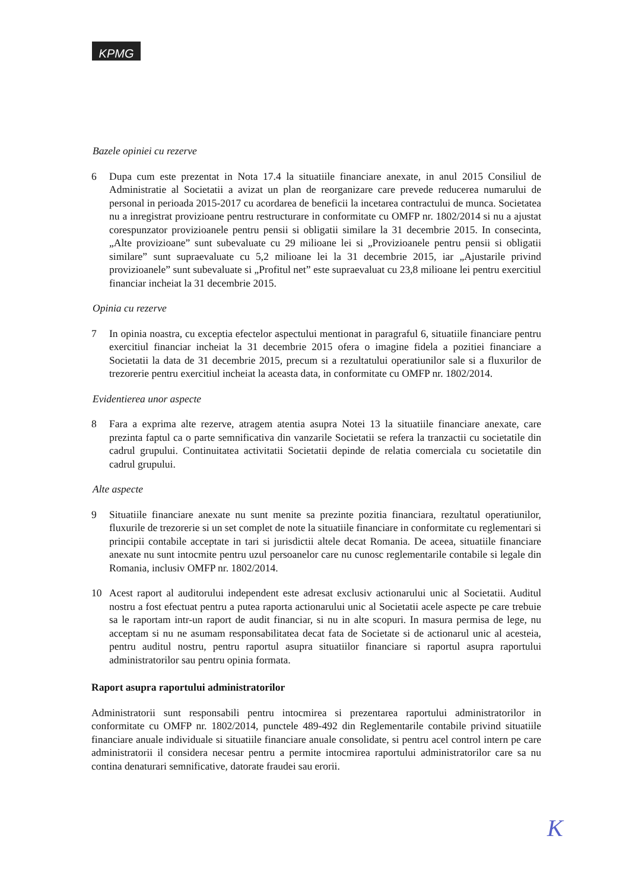KPMG
Bazele opiniei cu rezerve
6 Dupa cum este prezentat in Nota 17.4 la situatiile financiare anexate, in anul 2015 Consiliul de Administratie al Societatii a avizat un plan de reorganizare care prevede reducerea numarului de personal in perioada 2015-2017 cu acordarea de beneficii la incetarea contractului de munca. Societatea nu a inregistrat provizioane pentru restructurare in conformitate cu OMFP nr. 1802/2014 si nu a ajustat corespunzator provizioanele pentru pensii si obligatii similare la 31 decembrie 2015. In consecinta, „Alte provizioane” sunt subevaluate cu 29 milioane lei si „Provizioanele pentru pensii si obligatii similare” sunt supraevaluate cu 5,2 milioane lei la 31 decembrie 2015, iar „Ajustarile privind provizioanele” sunt subevaluate si „Profitul net” este supraevaluat cu 23,8 milioane lei pentru exercitiul financiar incheiat la 31 decembrie 2015.
Opinia cu rezerve
7 In opinia noastra, cu exceptia efectelor aspectului mentionat in paragraful 6, situatiile financiare pentru exercitiul financiar incheiat la 31 decembrie 2015 ofera o imagine fidela a pozitiei financiare a Societatii la data de 31 decembrie 2015, precum si a rezultatului operatiunilor sale si a fluxurilor de trezorerie pentru exercitiul incheiat la aceasta data, in conformitate cu OMFP nr. 1802/2014.
Evidentierea unor aspecte
8 Fara a exprima alte rezerve, atragem atentia asupra Notei 13 la situatiile financiare anexate, care prezinta faptul ca o parte semnificativa din vanzarile Societatii se refera la tranzactii cu societatile din cadrul grupului. Continuitatea activitatii Societatii depinde de relatia comerciala cu societatile din cadrul grupului.
Alte aspecte
9 Situatiile financiare anexate nu sunt menite sa prezinte pozitia financiara, rezultatul operatiunilor, fluxurile de trezorerie si un set complet de note la situatiile financiare in conformitate cu reglementari si principii contabile acceptate in tari si jurisdictii altele decat Romania. De aceea, situatiile financiare anexate nu sunt intocmite pentru uzul persoanelor care nu cunosc reglementarile contabile si legale din Romania, inclusiv OMFP nr. 1802/2014.
10 Acest raport al auditorului independent este adresat exclusiv actionarului unic al Societatii. Auditul nostru a fost efectuat pentru a putea raporta actionarului unic al Societatii acele aspecte pe care trebuie sa le raportam intr-un raport de audit financiar, si nu in alte scopuri. In masura permisa de lege, nu acceptam si nu ne asumam responsabilitatea decat fata de Societate si de actionarul unic al acesteia, pentru auditul nostru, pentru raportul asupra situatiilor financiare si raportul asupra raportului administratorilor sau pentru opinia formata.
Raport asupra raportului administratorilor
Administratorii sunt responsabili pentru intocmirea si prezentarea raportului administratorilor in conformitate cu OMFP nr. 1802/2014, punctele 489-492 din Reglementarile contabile privind situatiile financiare anuale individuale si situatiile financiare anuale consolidate, si pentru acel control intern pe care administratorii il considera necesar pentru a permite intocmirea raportului administratorilor care sa nu contina denaturari semnificative, datorate fraudei sau erorii.
K